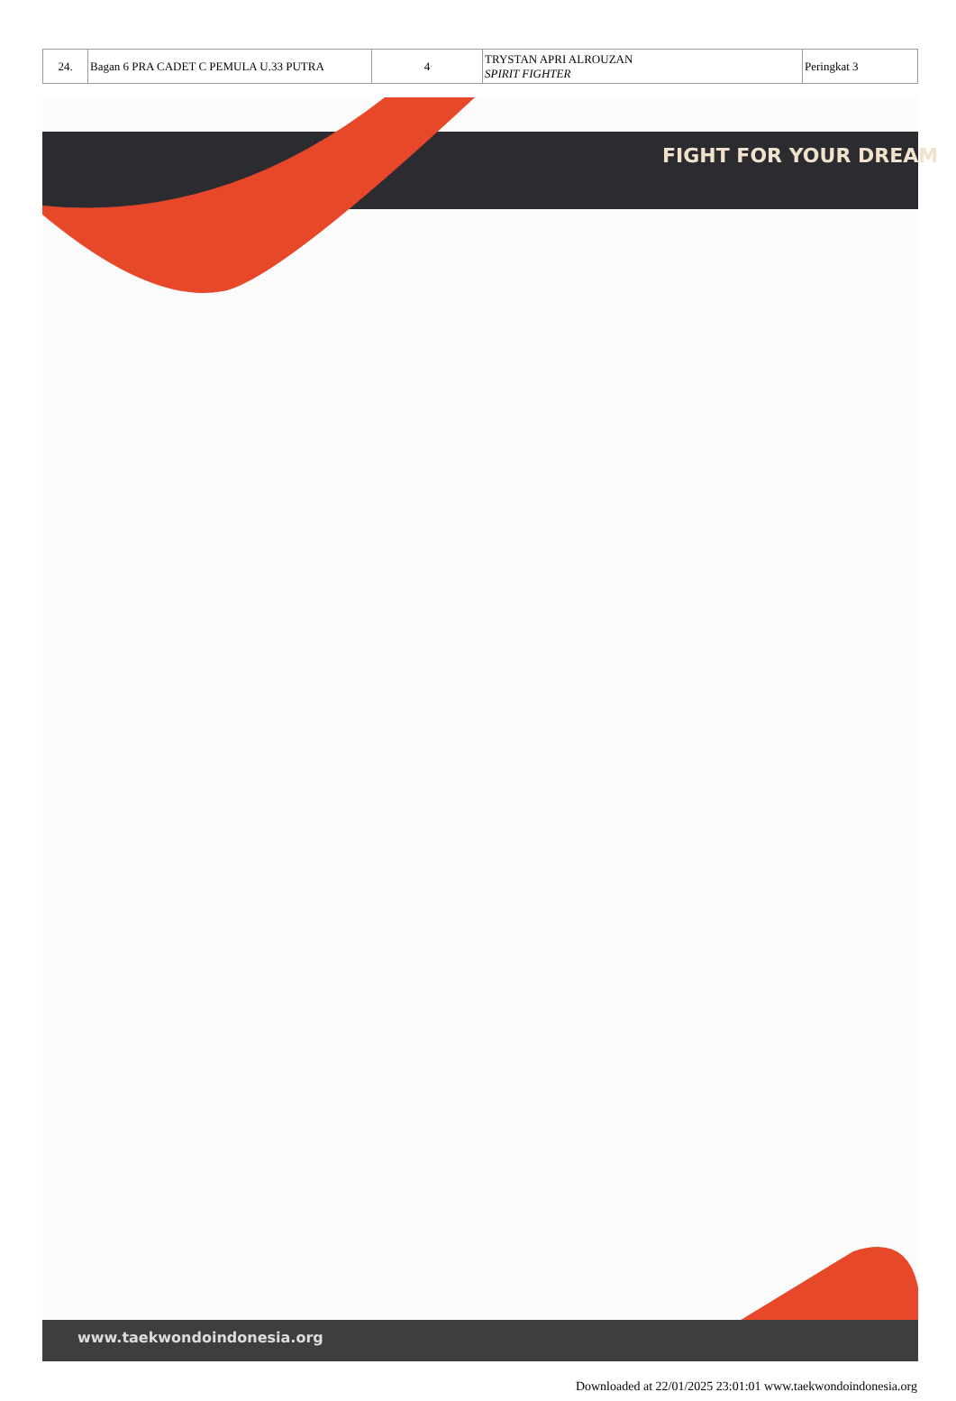| 24. | Bagan 6 PRA CADET C PEMULA U.33 PUTRA | 4 | TRYSTAN APRI ALROUZAN SPIRIT FIGHTER | Peringkat 3 |
FIGHT FOR YOUR DREAM
www.taekwondoindonesia.org
Downloaded at 22/01/2025 23:01:01 www.taekwondoindonesia.org